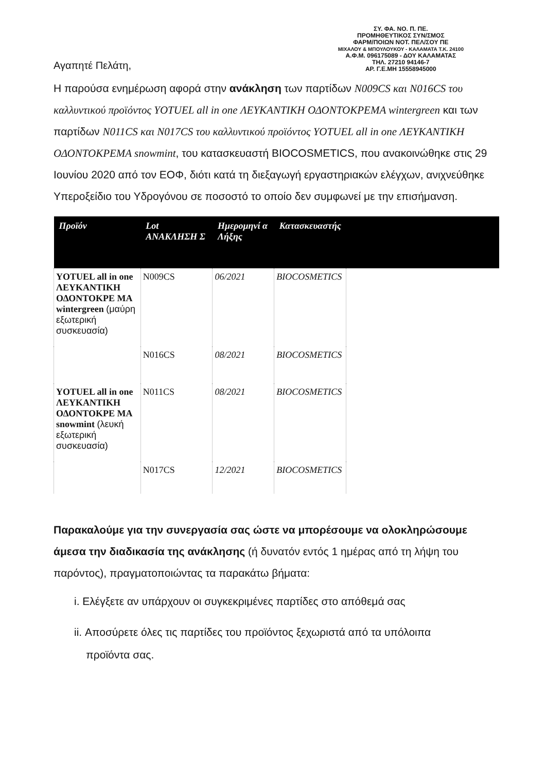ΣΥ. ΦΑ. ΝΟ. Π. ΠΕ.
ΠΡΟΜΗΘΕΥΤΙΚΟΣ ΣΥΝ/ΣΜΟΣ
ΦΑΡΜ/ΠΟΙΩΝ ΝΟΤ. ΠΕΛ/ΣΟΥ ΠΕ
ΜΙΧΑΛΟΥ & ΜΠΟΥΛΟΥΚΟΥ - ΚΑΛΑΜΑΤΑ Τ.Κ. 24100
Α.Φ.Μ. 096175089 - ΔΟΥ ΚΑΛΑΜΑΤΑΣ
ΤΗΛ. 27210 94146-7
ΑΡ. Γ.Ε.ΜΗ 15558945000
Αγαπητέ Πελάτη,
Η παρούσα ενημέρωση αφορά στην ανάκληση των παρτίδων N009CS και N016CS του καλλυντικού προϊόντος YOTUEL all in one ΛΕΥΚΑΝΤΙΚΗ ΟΔΟΝΤΟΚΡΕΜΑ wintergreen και των παρτίδων N011CS και N017CS του καλλυντικού προϊόντος YOTUEL all in one ΛΕΥΚΑΝΤΙΚΗ ΟΔΟΝΤΟΚΡΕΜΑ snowmint, του κατασκευαστή BIOCOSMETICS, που ανακοινώθηκε στις 29 Ιουνίου 2020 από τον ΕΟΦ, διότι κατά τη διεξαγωγή εργαστηριακών ελέγχων, ανιχνεύθηκε Υπεροξείδιο του Υδρογόνου σε ποσοστό το οποίο δεν συμφωνεί με την επισήμανση.
| Προϊόν | Lot ΑΝΑΚΛΗΣΗ Σ | Ημερομηνί α Λήξης | Κατασκευαστής | |
| --- | --- | --- | --- | --- |
| YOTUEL all in one ΛΕΥΚΑΝΤΙΚΗ ΟΔΟΝΤΟΚΡΕ ΜΑ wintergreen (μαύρη εξωτερική συσκευασία) | N009CS | 06/2021 | BIOCOSMETICS | |
| | N016CS | 08/2021 | BIOCOSMETICS | |
| YOTUEL all in one ΛΕΥΚΑΝΤΙΚΗ ΟΔΟΝΤΟΚΡΕ ΜΑ snowmint (λευκή εξωτερική συσκευασία) | N011CS | 08/2021 | BIOCOSMETICS | |
| | N017CS | 12/2021 | BIOCOSMETICS | |
Παρακαλούμε για την συνεργασία σας ώστε να μπορέσουμε να ολοκληρώσουμε άμεσα την διαδικασία της ανάκλησης (ή δυνατόν εντός 1 ημέρας από τη λήψη του παρόντος), πραγματοποιώντας τα παρακάτω βήματα:
i. Ελέγξετε αν υπάρχουν οι συγκεκριμένες παρτίδες στο απόθεμά σας
ii. Αποσύρετε όλες τις παρτίδες του προϊόντος ξεχωριστά από τα υπόλοιπα
προϊόντα σας.